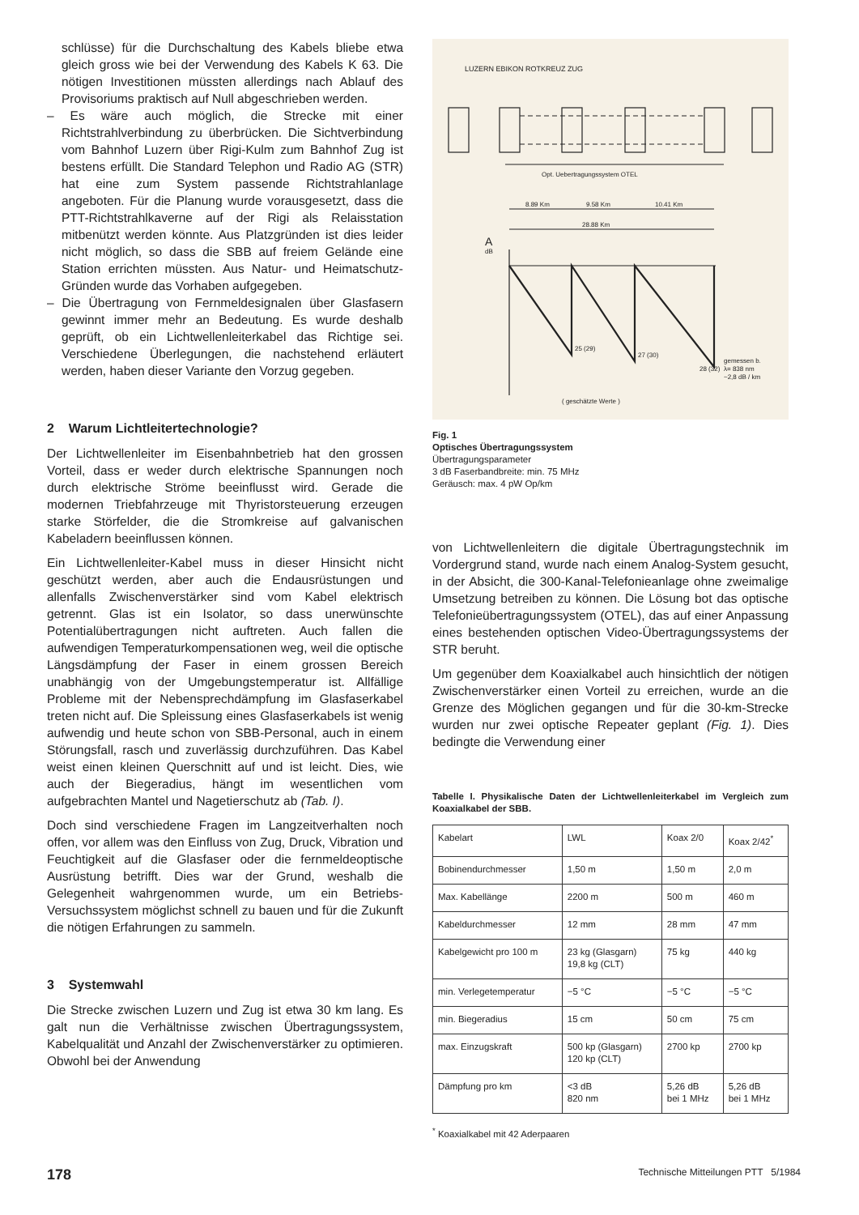schlüsse) für die Durchschaltung des Kabels bliebe etwa gleich gross wie bei der Verwendung des Kabels K 63. Die nötigen Investitionen müssten allerdings nach Ablauf des Provisoriums praktisch auf Null abgeschrieben werden.
– Es wäre auch möglich, die Strecke mit einer Richtstrahlverbindung zu überbrücken. Die Sichtverbindung vom Bahnhof Luzern über Rigi-Kulm zum Bahnhof Zug ist bestens erfüllt. Die Standard Telephon und Radio AG (STR) hat eine zum System passende Richtstrahlanlage angeboten. Für die Planung wurde vorausgesetzt, dass die PTT-Richtstrahlkaverne auf der Rigi als Relaisstation mitbenützt werden könnte. Aus Platzgründen ist dies leider nicht möglich, so dass die SBB auf freiem Gelände eine Station errichten müssten. Aus Natur- und Heimatschutz-Gründen wurde das Vorhaben aufgegeben.
– Die Übertragung von Fernmeldesignalen über Glasfasern gewinnt immer mehr an Bedeutung. Es wurde deshalb geprüft, ob ein Lichtwellenleiterkabel das Richtige sei. Verschiedene Überlegungen, die nachstehend erläutert werden, haben dieser Variante den Vorzug gegeben.
2 Warum Lichtleitertechnologie?
Der Lichtwellenleiter im Eisenbahnbetrieb hat den grossen Vorteil, dass er weder durch elektrische Spannungen noch durch elektrische Ströme beeinflusst wird. Gerade die modernen Triebfahrzeuge mit Thyristorsteuerung erzeugen starke Störfelder, die die Stromkreise auf galvanischen Kabeladern beeinflussen können.
Ein Lichtwellenleiter-Kabel muss in dieser Hinsicht nicht geschützt werden, aber auch die Endausrüstungen und allenfalls Zwischenverstärker sind vom Kabel elektrisch getrennt. Glas ist ein Isolator, so dass unerwünschte Potentialübertragungen nicht auftreten. Auch fallen die aufwendigen Temperaturkompensationen weg, weil die optische Längsdämpfung der Faser in einem grossen Bereich unabhängig von der Umgebungstemperatur ist. Allfällige Probleme mit der Nebensprechdämpfung im Glasfaserkabel treten nicht auf. Die Spleissung eines Glasfaserkabels ist wenig aufwendig und heute schon von SBB-Personal, auch in einem Störungsfall, rasch und zuverlässig durchzuführen. Das Kabel weist einen kleinen Querschnitt auf und ist leicht. Dies, wie auch der Biegeradius, hängt im wesentlichen vom aufgebrachten Mantel und Nagetierschutz ab (Tab. I).
Doch sind verschiedene Fragen im Langzeitverhalten noch offen, vor allem was den Einfluss von Zug, Druck, Vibration und Feuchtigkeit auf die Glasfaser oder die fernmeldeoptische Ausrüstung betrifft. Dies war der Grund, weshalb die Gelegenheit wahrgenommen wurde, um ein Betriebs-Versuchssystem möglichst schnell zu bauen und für die Zukunft die nötigen Erfahrungen zu sammeln.
3 Systemwahl
Die Strecke zwischen Luzern und Zug ist etwa 30 km lang. Es galt nun die Verhältnisse zwischen Übertragungssystem, Kabelqualität und Anzahl der Zwischenverstärker zu optimieren. Obwohl bei der Anwendung
Opt. Uebertragungssystem OTEL
8.89 Km
9.58 Km
10.41 Km
28.88 Km
A
dB
25 (29)
27 (30)
28 (32)
gemessen b.
λ= 838 nm
~2,8 dB / km
( geschätzte Werte )
LUZERN EBIKON ROTKREUZ ZUG
Fig. 1
Optisches Übertragungssystem
Übertragungsparameter
3 dB Faserbandbreite: min. 75 MHz
Geräusch: max. 4 pW Op/km
von Lichtwellenleitern die digitale Übertragungstechnik im Vordergrund stand, wurde nach einem Analog-System gesucht, in der Absicht, die 300-Kanal-Telefonieanlage ohne zweimalige Umsetzung betreiben zu können. Die Lösung bot das optische Telefonieübertragungssystem (OTEL), das auf einer Anpassung eines bestehenden optischen Video-Übertragungssystems der STR beruht.
Um gegenüber dem Koaxialkabel auch hinsichtlich der nötigen Zwischenverstärker einen Vorteil zu erreichen, wurde an die Grenze des Möglichen gegangen und für die 30-km-Strecke wurden nur zwei optische Repeater geplant (Fig. 1). Dies bedingte die Verwendung einer
Tabelle I. Physikalische Daten der Lichtwellenleiterkabel im Vergleich zum Koaxialkabel der SBB.
| Kabelart | LWL | Koax 2/0 | Koax 2/42<sup>*</sup> |
| Bobinendurchmesser | 1,50 m | 1,50 m | 2,0 m |
| Max. Kabellänge | 2200 m | 500 m | 460 m |
| Kabeldurchmesser | 12 mm | 28 mm | 47 mm |
| Kabelgewicht pro 100 m | 23 kg (Glasgarn) 19,8 kg (CLT) | 75 kg | 440 kg |
| min. Verlegetemperatur | −5 °C | −5 °C | −5 °C |
| min. Biegeradius | 15 cm | 50 cm | 75 cm |
| max. Einzugskraft | 500 kp (Glasgarn) 120 kp (CLT) | 2700 kp | 2700 kp |
| Dämpfung pro km | <3 dB 820 nm | 5,26 dB bei 1 MHz | 5,26 dB bei 1 MHz |
<sup>*</sup> Koaxialkabel mit 42 Aderpaaren
178 Technische Mitteilungen PTT 5/1984